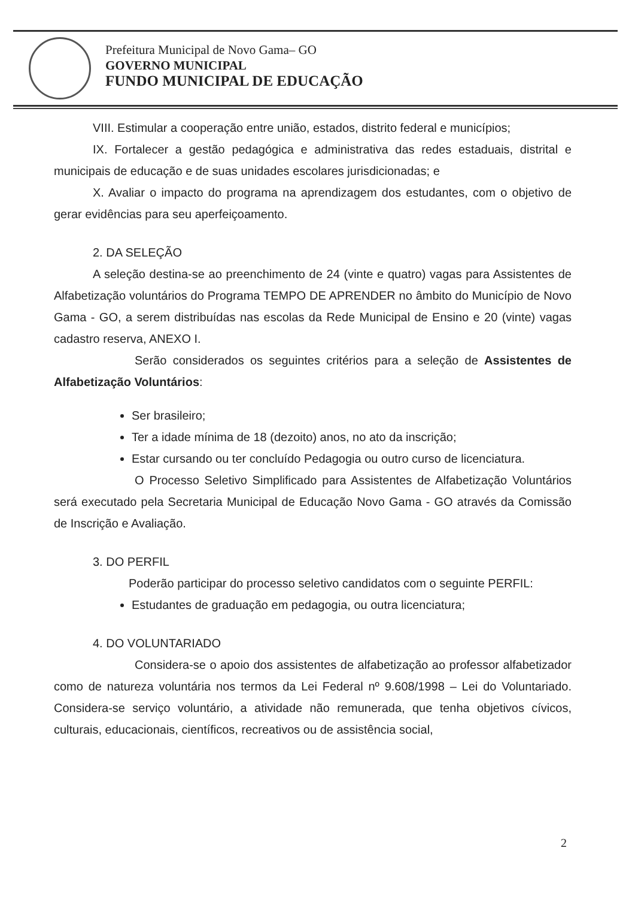Prefeitura Municipal de Novo Gama– GO
GOVERNO MUNICIPAL
FUNDO MUNICIPAL DE EDUCAÇÃO
VIII. Estimular a cooperação entre união, estados, distrito federal e municípios;
IX. Fortalecer a gestão pedagógica e administrativa das redes estaduais, distrital e municipais de educação e de suas unidades escolares jurisdicionadas; e
X. Avaliar o impacto do programa na aprendizagem dos estudantes, com o objetivo de gerar evidências para seu aperfeiçoamento.
2. DA SELEÇÃO
A seleção destina-se ao preenchimento de 24 (vinte e quatro) vagas para Assistentes de Alfabetização voluntários do Programa TEMPO DE APRENDER no âmbito do Município de Novo Gama - GO, a serem distribuídas nas escolas da Rede Municipal de Ensino e 20 (vinte) vagas cadastro reserva, ANEXO I.
Serão considerados os seguintes critérios para a seleção de Assistentes de Alfabetização Voluntários:
Ser brasileiro;
Ter a idade mínima de 18 (dezoito) anos, no ato da inscrição;
Estar cursando ou ter concluído Pedagogia ou outro curso de licenciatura.
O Processo Seletivo Simplificado para Assistentes de Alfabetização Voluntários será executado pela Secretaria Municipal de Educação Novo Gama - GO através da Comissão de Inscrição e Avaliação.
3. DO PERFIL
Poderão participar do processo seletivo candidatos com o seguinte PERFIL:
Estudantes de graduação em pedagogia, ou outra licenciatura;
4. DO VOLUNTARIADO
Considera-se o apoio dos assistentes de alfabetização ao professor alfabetizador como de natureza voluntária nos termos da Lei Federal nº 9.608/1998 – Lei do Voluntariado. Considera-se serviço voluntário, a atividade não remunerada, que tenha objetivos cívicos, culturais, educacionais, científicos, recreativos ou de assistência social,
2